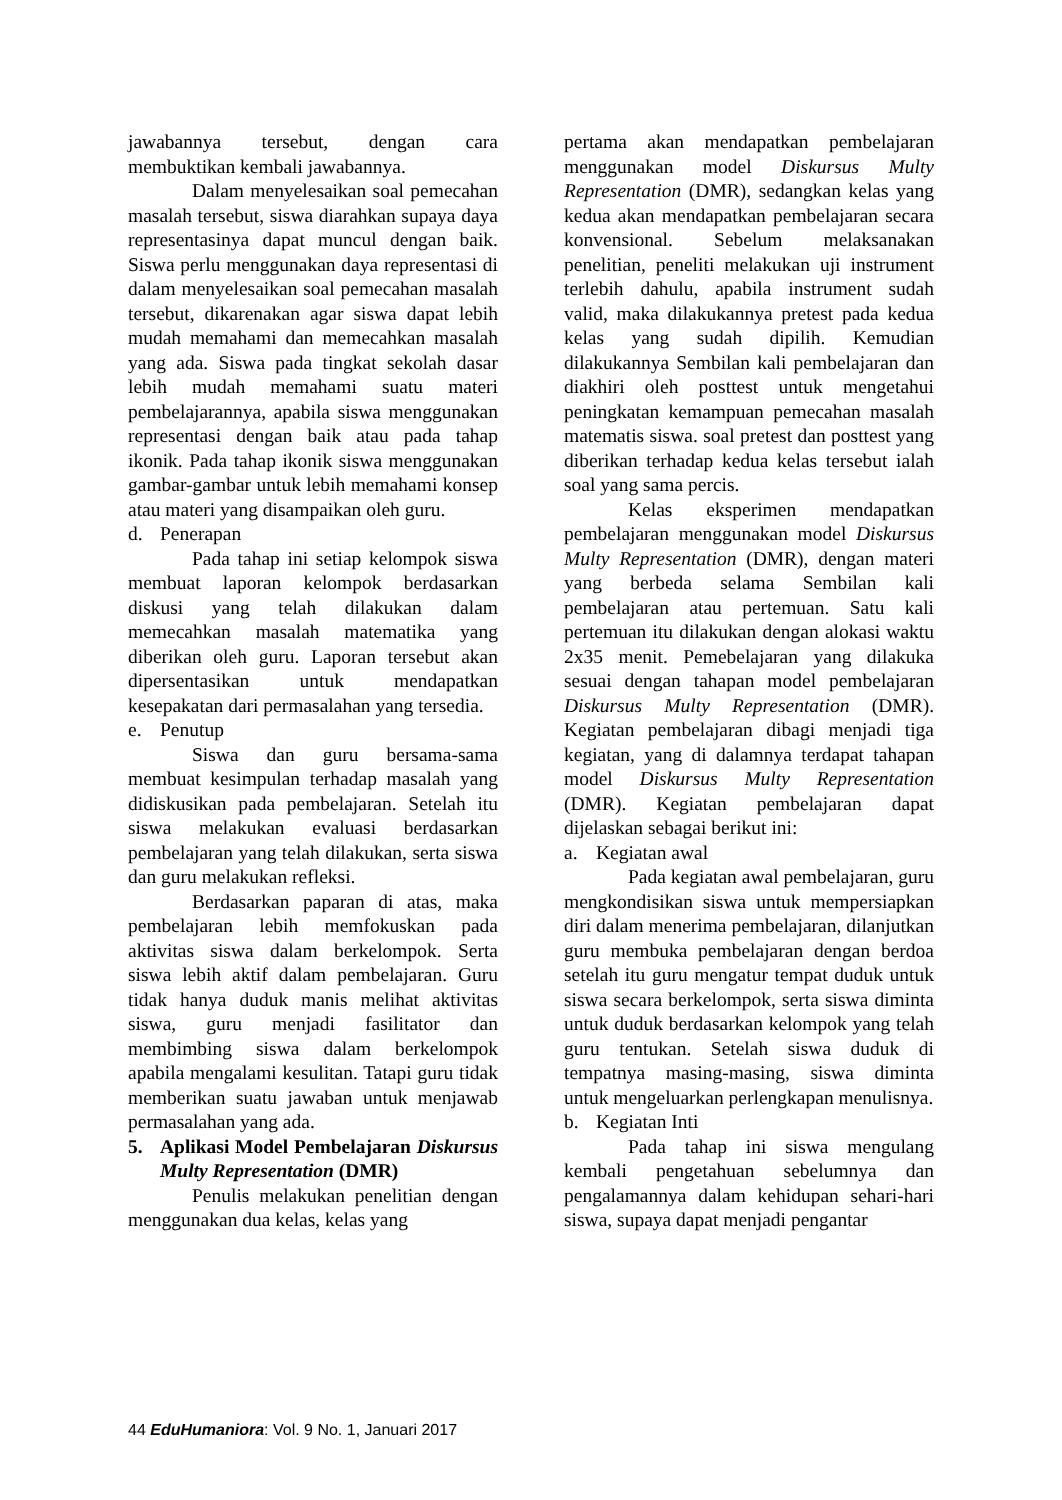jawabannya tersebut, dengan cara membuktikan kembali jawabannya.
Dalam menyelesaikan soal pemecahan masalah tersebut, siswa diarahkan supaya daya representasinya dapat muncul dengan baik. Siswa perlu menggunakan daya representasi di dalam menyelesaikan soal pemecahan masalah tersebut, dikarenakan agar siswa dapat lebih mudah memahami dan memecahkan masalah yang ada. Siswa pada tingkat sekolah dasar lebih mudah memahami suatu materi pembelajarannya, apabila siswa menggunakan representasi dengan baik atau pada tahap ikonik. Pada tahap ikonik siswa menggunakan gambar-gambar untuk lebih memahami konsep atau materi yang disampaikan oleh guru.
d. Penerapan
Pada tahap ini setiap kelompok siswa membuat laporan kelompok berdasarkan diskusi yang telah dilakukan dalam memecahkan masalah matematika yang diberikan oleh guru. Laporan tersebut akan dipersentasikan untuk mendapatkan kesepakatan dari permasalahan yang tersedia.
e. Penutup
Siswa dan guru bersama-sama membuat kesimpulan terhadap masalah yang didiskusikan pada pembelajaran. Setelah itu siswa melakukan evaluasi berdasarkan pembelajaran yang telah dilakukan, serta siswa dan guru melakukan refleksi.
Berdasarkan paparan di atas, maka pembelajaran lebih memfokuskan pada aktivitas siswa dalam berkelompok. Serta siswa lebih aktif dalam pembelajaran. Guru tidak hanya duduk manis melihat aktivitas siswa, guru menjadi fasilitator dan membimbing siswa dalam berkelompok apabila mengalami kesulitan. Tatapi guru tidak memberikan suatu jawaban untuk menjawab permasalahan yang ada.
5. Aplikasi Model Pembelajaran Diskursus Multy Representation (DMR)
Penulis melakukan penelitian dengan menggunakan dua kelas, kelas yang
pertama akan mendapatkan pembelajaran menggunakan model Diskursus Multy Representation (DMR), sedangkan kelas yang kedua akan mendapatkan pembelajaran secara konvensional. Sebelum melaksanakan penelitian, peneliti melakukan uji instrument terlebih dahulu, apabila instrument sudah valid, maka dilakukannya pretest pada kedua kelas yang sudah dipilih. Kemudian dilakukannya Sembilan kali pembelajaran dan diakhiri oleh posttest untuk mengetahui peningkatan kemampuan pemecahan masalah matematis siswa. soal pretest dan posttest yang diberikan terhadap kedua kelas tersebut ialah soal yang sama percis.
Kelas eksperimen mendapatkan pembelajaran menggunakan model Diskursus Multy Representation (DMR), dengan materi yang berbeda selama Sembilan kali pembelajaran atau pertemuan. Satu kali pertemuan itu dilakukan dengan alokasi waktu 2x35 menit. Pemebelajaran yang dilakuka sesuai dengan tahapan model pembelajaran Diskursus Multy Representation (DMR). Kegiatan pembelajaran dibagi menjadi tiga kegiatan, yang di dalamnya terdapat tahapan model Diskursus Multy Representation (DMR). Kegiatan pembelajaran dapat dijelaskan sebagai berikut ini:
a. Kegiatan awal
Pada kegiatan awal pembelajaran, guru mengkondisikan siswa untuk mempersiapkan diri dalam menerima pembelajaran, dilanjutkan guru membuka pembelajaran dengan berdoa setelah itu guru mengatur tempat duduk untuk siswa secara berkelompok, serta siswa diminta untuk duduk berdasarkan kelompok yang telah guru tentukan. Setelah siswa duduk di tempatnya masing-masing, siswa diminta untuk mengeluarkan perlengkapan menulisnya.
b. Kegiatan Inti
Pada tahap ini siswa mengulang kembali pengetahuan sebelumnya dan pengalamannya dalam kehidupan sehari-hari siswa, supaya dapat menjadi pengantar
44 EduHumaniora: Vol. 9 No. 1, Januari 2017